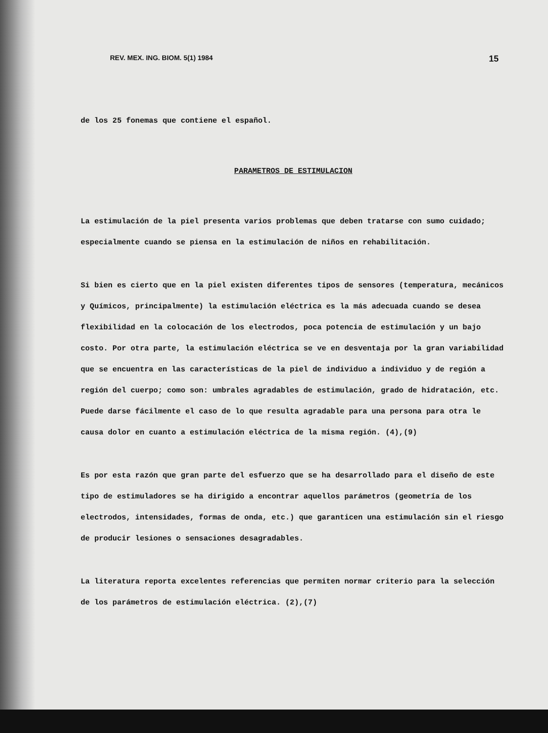REV. MEX. ING. BIOM. 5(1) 1984 15
de los 25 fonemas que contiene el español.
PARAMETROS DE ESTIMULACION
La estimulación de la piel presenta varios problemas que deben tratarse con sumo cuidado; especialmente cuando se piensa en la estimulación de niños en rehabilitación.
Si bien es cierto que en la piel existen diferentes tipos de sensores (temperatura, mecánicos y Químicos, principalmente) la estimulación eléctrica es la más adecuada cuando se desea flexibilidad en la colocación de los electrodos, poca potencia de estimulación y un bajo costo. Por otra parte, la estimulación eléctrica se ve en desventaja por la gran variabilidad que se encuentra en las características de la piel de individuo a individuo y de región a región del cuerpo; como son: umbrales agradables de estimulación, grado de hidratación, etc. Puede darse fácilmente el caso de lo que resulta agradable para una persona para otra le causa dolor en cuanto a estimulación eléctrica de la misma región. (4),(9)
Es por esta razón que gran parte del esfuerzo que se ha desarrollado para el diseño de este tipo de estimuladores se ha dirigido a encontrar aquellos parámetros (geometría de los electrodos, intensidades, formas de onda, etc.) que garanticen una estimulación sin el riesgo de producir lesiones o sensaciones desagradables.
La literatura reporta excelentes referencias que permiten normar criterio para la selección de los parámetros de estimulación eléctrica. (2),(7)